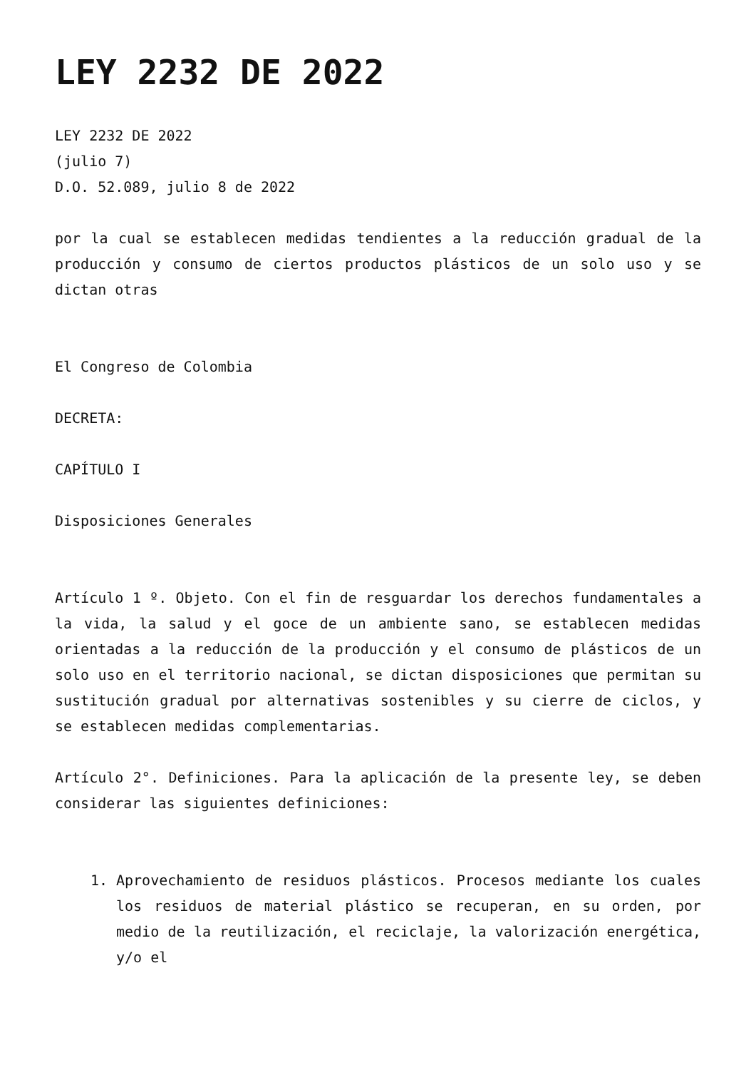LEY 2232 DE 2022
LEY 2232 DE 2022
(julio 7)
D.O. 52.089, julio 8 de 2022
por la cual se establecen medidas tendientes a la reducción gradual de la producción y consumo de ciertos productos plásticos de un solo uso y se dictan otras
El Congreso de Colombia
DECRETA:
CAPÍTULO I
Disposiciones Generales
Artículo 1 º. Objeto. Con el fin de resguardar los derechos fundamentales a la vida, la salud y el goce de un ambiente sano, se establecen medidas orientadas a la reducción de la producción y el consumo de plásticos de un solo uso en el territorio nacional, se dictan disposiciones que permitan su sustitución gradual por alternativas sostenibles y su cierre de ciclos, y se establecen medidas complementarias.
Artículo 2°. Definiciones. Para la aplicación de la presente ley, se deben considerar las siguientes definiciones:
1. Aprovechamiento de residuos plásticos. Procesos mediante los cuales los residuos de material plástico se recuperan, en su orden, por medio de la reutilización, el reciclaje, la valorización energética, y/o el